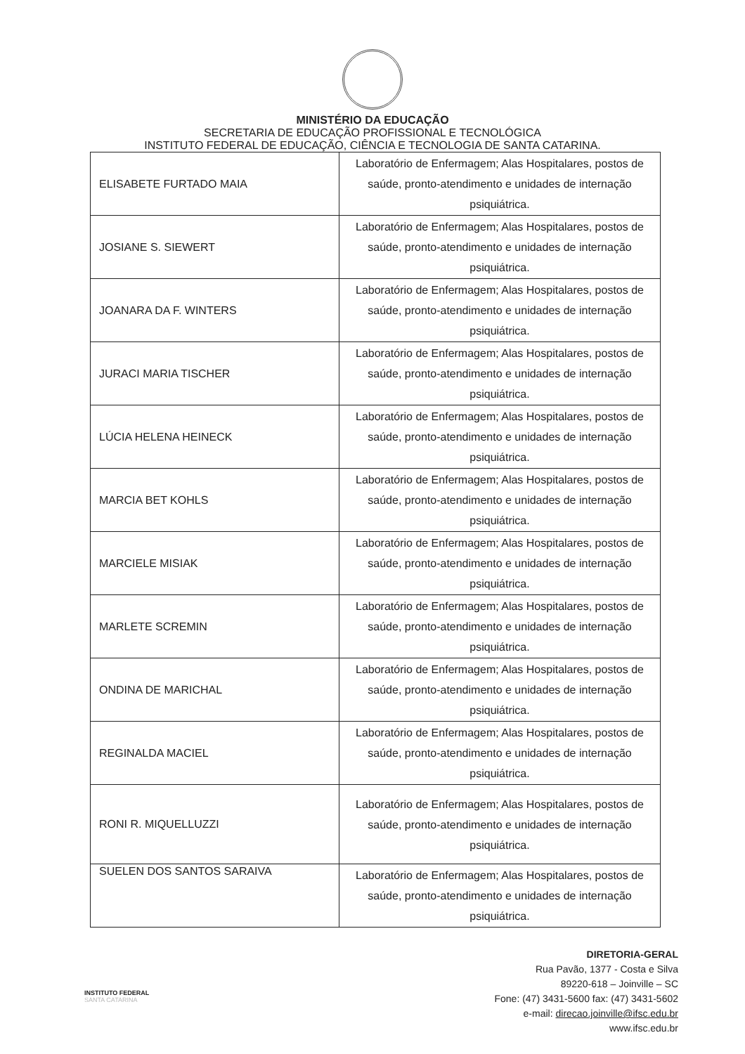MINISTÉRIO DA EDUCAÇÃO
SECRETARIA DE EDUCAÇÃO PROFISSIONAL E TECNOLÓGICA
INSTITUTO FEDERAL DE EDUCAÇÃO, CIÊNCIA E TECNOLOGIA DE SANTA CATARINA.
| ELISABETE FURTADO MAIA | Laboratório de Enfermagem; Alas Hospitalares, postos de saúde, pronto-atendimento e unidades de internação psiquiátrica. |
| JOSIANE S. SIEWERT | Laboratório de Enfermagem; Alas Hospitalares, postos de saúde, pronto-atendimento e unidades de internação psiquiátrica. |
| JOANARA DA F. WINTERS | Laboratório de Enfermagem; Alas Hospitalares, postos de saúde, pronto-atendimento e unidades de internação psiquiátrica. |
| JURACI MARIA TISCHER | Laboratório de Enfermagem; Alas Hospitalares, postos de saúde, pronto-atendimento e unidades de internação psiquiátrica. |
| LÚCIA HELENA HEINECK | Laboratório de Enfermagem; Alas Hospitalares, postos de saúde, pronto-atendimento e unidades de internação psiquiátrica. |
| MARCIA BET KOHLS | Laboratório de Enfermagem; Alas Hospitalares, postos de saúde, pronto-atendimento e unidades de internação psiquiátrica. |
| MARCIELE MISIAK | Laboratório de Enfermagem; Alas Hospitalares, postos de saúde, pronto-atendimento e unidades de internação psiquiátrica. |
| MARLETE SCREMIN | Laboratório de Enfermagem; Alas Hospitalares, postos de saúde, pronto-atendimento e unidades de internação psiquiátrica. |
| ONDINA DE MARICHAL | Laboratório de Enfermagem; Alas Hospitalares, postos de saúde, pronto-atendimento e unidades de internação psiquiátrica. |
| REGINALDA MACIEL | Laboratório de Enfermagem; Alas Hospitalares, postos de saúde, pronto-atendimento e unidades de internação psiquiátrica. |
| RONI R. MIQUELLUZZI | Laboratório de Enfermagem; Alas Hospitalares, postos de saúde, pronto-atendimento e unidades de internação psiquiátrica. |
| SUELEN DOS SANTOS SARAIVA | Laboratório de Enfermagem; Alas Hospitalares, postos de saúde, pronto-atendimento e unidades de internação psiquiátrica. |
INSTITUTO FEDERAL
SANTA CATARINA
DIRETORIA-GERAL
Rua Pavão, 1377 - Costa e Silva
89220-618 – Joinville – SC
Fone: (47) 3431-5600 fax: (47) 3431-5602
e-mail: direcao.joinville@ifsc.edu.br
www.ifsc.edu.br